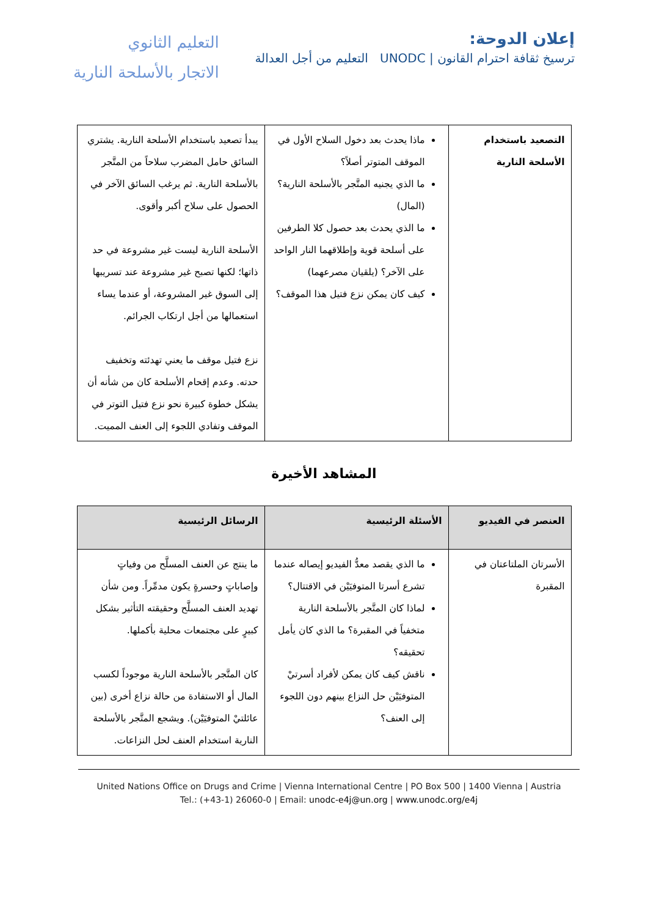إعلان الدوحة:
ترسيخ ثقافة احترام القانون | UNODC التعليم من أجل العدالة
التعليم الثانوي
الاتجار بالأسلحة النارية
| التصعيد باستخدام الأسلحة النارية | ماذا يحدث بعد دخول السلاح الأول في الموقف المتوتر أصلاً؟ ما الذي يجنيه المتَّجر بالأسلحة النارية؟ (المال) ما الذي يحدث بعد حصول كلا الطرفين على أسلحة قوية وإطلاقهما النار الواحد على الآخر؟ (يلقيان مصرعهما) كيف كان يمكن نزع فتيل هذا الموقف؟ | يبدأ تصعيد باستخدام الأسلحة النارية. يشتري السائق حامل المضرب سلاحاً من المتَّجر بالأسلحة النارية. ثم يرغب السائق الآخر في الحصول على سلاح أكبر وأقوى. الأسلحة النارية ليست غير مشروعة في حد ذاتها؛ لكنها تصبح غير مشروعة عند تسريبها إلى السوق غير المشروعة، أو عندما يساء استعمالها من أجل ارتكاب الجرائم. نزع فتيل موقف ما يعني تهدئته وتخفيف حدته. وعدم إقحام الأسلحة كان من شأنه أن يشكل خطوة كبيرة نحو نزع فتيل التوتر في الموقف وتفادي اللجوء إلى العنف المميت. |
المشاهد الأخيرة
| العنصر في الفيديو | الأسئلة الرئيسية | الرسائل الرئيسية |
| --- | --- | --- |
| الأسرتان الملتاعتان في المقبرة | ما الذي يقصد معدُّ الفيديو إيصاله عندما تشرع أسرتا المتوفيَيْن في الاقتتال؟ لماذا كان المتَّجر بالأسلحة النارية متخفياً في المقبرة؟ ما الذي كان يأمل تحقيقه؟ ناقش كيف كان يمكن لأفراد أسرتيْ المتوفيَيْن حل النزاع بينهم دون اللجوء إلى العنف؟ | ما ينتج عن العنف المسلَّح من وفياتٍ وإصاباتٍ وحسرةٍ يكون مدمِّراً. ومن شأن تهديد العنف المسلَّح وحقيقته التأثير بشكل كبيرٍ على مجتمعات محلية بأكملها. كان المتَّجر بالأسلحة النارية موجوداً لكسب المال أو الاستفادة من حالة نزاع أخرى (بين عائلتيْ المتوفيَيْن). ويشجع المتَّجر بالأسلحة النارية استخدام العنف لحل النزاعات. |
United Nations Office on Drugs and Crime | Vienna International Centre | PO Box 500 | 1400 Vienna | Austria
Tel.: (+43-1) 26060-0 | Email: unodc-e4j@un.org | www.unodc.org/e4j